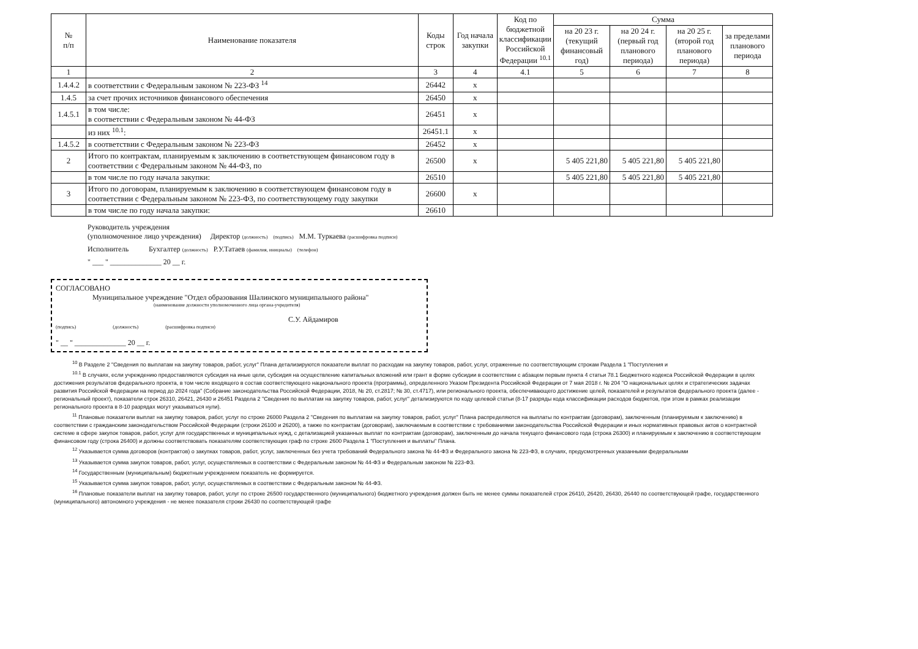| № п/п | Наименование показателя | Коды строк | Год начала закупки | Код по бюджетной классификации Российской Федерации <sup>10.1</sup> | Сумма | | | |
| --- | --- | --- | --- | --- | --- | --- | --- | --- |
| | | | | | на 20 23 г. (текущий финансовый год) | на 20 24 г. (первый год планового периода) | на 20 25 г. (второй год планового периода) | за пределами планового периода |
| 1 | 2 | 3 | 4 | 4.1 | 5 | 6 | 7 | 8 |
| 1.4.4.2 | в соответствии с Федеральным законом № 223-ФЗ <sup>14</sup> | 26442 | x | | | | | |
| 1.4.5 | за счет прочих источников финансового обеспечения | 26450 | x | | | | | |
| 1.4.5.1 | в том числе: в соответствии с Федеральным законом № 44-ФЗ | 26451 | x | | | | | |
| | из них <sup>10.1</sup>: | 26451.1 | x | | | | | |
| 1.4.5.2 | в соответствии с Федеральным законом № 223-ФЗ | 26452 | x | | | | | |
| 2 | Итого по контрактам, планируемым к заключению в соответствующем финансовом году в соответствии с Федеральным законом № 44-ФЗ, по | 26500 | x | | 5 405 221,80 | 5 405 221,80 | 5 405 221,80 | |
| | в том числе по году начала закупки: | 26510 | | | 5 405 221,80 | 5 405 221,80 | 5 405 221,80 | |
| 3 | Итого по договорам, планируемым к заключению в соответствующем финансовом году в соответствии с Федеральным законом № 223-ФЗ, по соответствующему году закупки | 26600 | x | | | | | |
| | в том числе по году начала закупки: | 26610 | | | | | | |
Руководитель учреждения
(уполномоченное лицо учреждения) Директор (должность) (подпись) М.М. Туркаева (расшифровка подписи)
Исполнитель Бухгалтер (должность) Р.У.Татаев (фамилия, инициалы) (телефон)
" ___ " ______________ 20 __ г.
СОГЛАСОВАНО
Муниципальное учреждение "Отдел образования Шалинского муниципального района"
(наименование должности уполномоченного лица органа-учредителя)
С.У. Айдамиров
(подпись) (должность) (расшифровка подписи)
" __ " ______________ 20 __ г.
<sup>10</sup> В Разделе 2 "Сведения по выплатам на закупку товаров, работ, услуг" Плана детализируются показатели выплат по расходам на закупку товаров, работ, услуг, отраженные по соответствующим строкам Раздела 1 "Поступления и
<sup>10.1</sup> В случаях, если учреждению предоставляются субсидия на иные цели, субсидия на осуществление капитальных вложений или грант в форме субсидии в соответствии с абзацем первым пункта 4 статьи 78.1 Бюджетного кодекса Российской Федерации в целях достижения результатов федерального проекта, в том числе входящего в состав соответствующего национального проекта (программы), определенного Указом Президента Российской Федерации от 7 мая 2018 г. № 204 "О национальных целях и стратегических задачах развития Российской Федерации на период до 2024 года" (Собрание законодательства Российской Федерации, 2018, № 20, ст.2817; № 30, ст.4717), или регионального проекта, обеспечивающего достижение целей, показателей и результатов федерального проекта (далее - региональный проект), показатели строк 26310, 26421, 26430 и 26451 Раздела 2 "Сведения по выплатам на закупку товаров, работ, услуг" детализируются по коду целевой статьи (8-17 разряды кода классификации расходов бюджетов, при этом в рамках реализации регионального проекта в 8-10 разрядах могут указываться нули).
<sup>11</sup> Плановые показатели выплат на закупку товаров, работ, услуг по строке 26000 Раздела 2 "Сведения по выплатам на закупку товаров, работ, услуг" Плана распределяются на выплаты по контрактам (договорам), заключенным (планируемым к заключению) в соответствии с гражданским законодательством Российской Федерации (строки 26100 и 26200), а также по контрактам (договорам), заключаемым в соответствии с требованиями законодательства Российской Федерации и иных нормативных правовых актов о контрактной системе в сфере закупок товаров, работ, услуг для государственных и муниципальных нужд, с детализацией указанных выплат по контрактам (договорам), заключенным до начала текущего финансового года (строка 26300) и планируемым к заключению в соответствующем финансовом году (строка 26400) и должны соответствовать показателям соответствующих граф по строке 2600 Раздела 1 "Поступления и выплаты" Плана.
<sup>12</sup> Указывается сумма договоров (контрактов) о закупках товаров, работ, услуг, заключенных без учета требований Федерального закона № 44-ФЗ и Федерального закона № 223-ФЗ, в случаях, предусмотренных указанными федеральными
<sup>13</sup> Указывается сумма закупок товаров, работ, услуг, осуществляемых в соответствии с Федеральным законом № 44-ФЗ и Федеральным законом № 223-ФЗ.
<sup>14</sup> Государственным (муниципальным) бюджетным учреждением показатель не формируется.
<sup>15</sup> Указывается сумма закупок товаров, работ, услуг, осуществляемых в соответствии с Федеральным законом № 44-ФЗ.
<sup>16</sup> Плановые показатели выплат на закупку товаров, работ, услуг по строке 26500 государственного (муниципального) бюджетного учреждения должен быть не менее суммы показателей строк 26410, 26420, 26430, 26440 по соответствующей графе, государственного (муниципального) автономного учреждения - не менее показателя строки 26430 по соответствующей графе